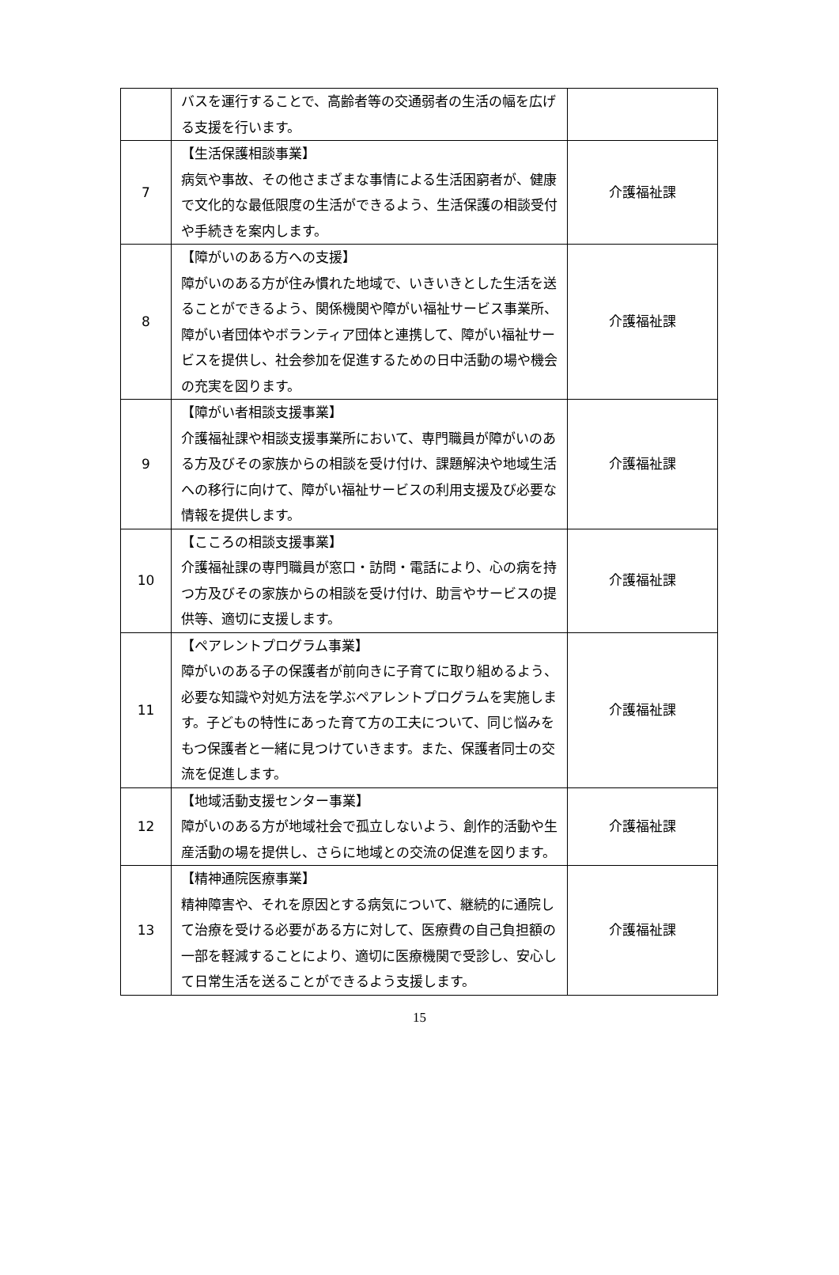| | バスを運行することで、高齢者等の交通弱者の生活の幅を広げる支援を行います。 | |
| 7 | 【生活保護相談事業】 病気や事故、その他さまざまな事情による生活困窮者が、健康で文化的な最低限度の生活ができるよう、生活保護の相談受付や手続きを案内します。 | 介護福祉課 |
| 8 | 【障がいのある方への支援】 障がいのある方が住み慣れた地域で、いきいきとした生活を送ることができるよう、関係機関や障がい福祉サービス事業所、障がい者団体やボランティア団体と連携して、障がい福祉サービスを提供し、社会参加を促進するための日中活動の場や機会の充実を図ります。 | 介護福祉課 |
| 9 | 【障がい者相談支援事業】 介護福祉課や相談支援事業所において、専門職員が障がいのある方及びその家族からの相談を受け付け、課題解決や地域生活への移行に向けて、障がい福祉サービスの利用支援及び必要な情報を提供します。 | 介護福祉課 |
| 10 | 【こころの相談支援事業】 介護福祉課の専門職員が窓口・訪問・電話により、心の病を持つ方及びその家族からの相談を受け付け、助言やサービスの提供等、適切に支援します。 | 介護福祉課 |
| 11 | 【ペアレントプログラム事業】 障がいのある子の保護者が前向きに子育てに取り組めるよう、必要な知識や対処方法を学ぶペアレントプログラムを実施します。子どもの特性にあった育て方の工夫について、同じ悩みをもつ保護者と一緒に見つけていきます。また、保護者同士の交流を促進します。 | 介護福祉課 |
| 12 | 【地域活動支援センター事業】 障がいのある方が地域社会で孤立しないよう、創作的活動や生産活動の場を提供し、さらに地域との交流の促進を図ります。 | 介護福祉課 |
| 13 | 【精神通院医療事業】 精神障害や、それを原因とする病気について、継続的に通院して治療を受ける必要がある方に対して、医療費の自己負担額の一部を軽減することにより、適切に医療機関で受診し、安心して日常生活を送ることができるよう支援します。 | 介護福祉課 |
15